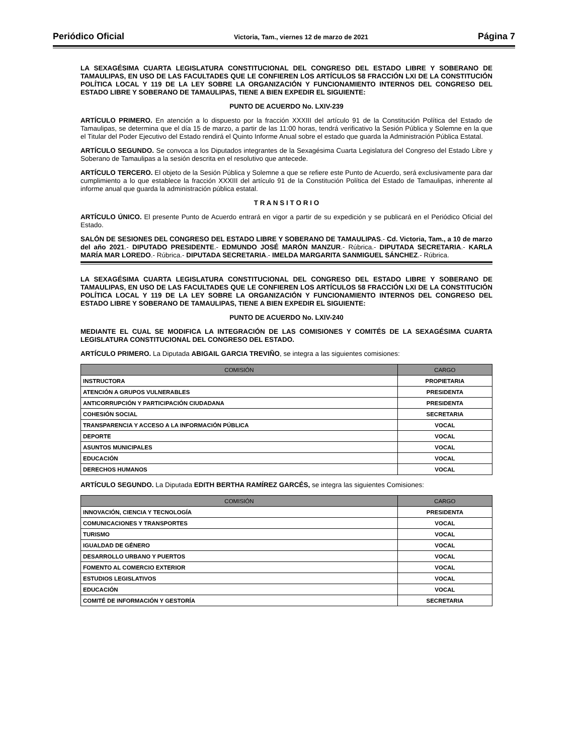Periódico Oficial Victoria, Tam., viernes 12 de marzo de 2021 Página 7
LA SEXAGÉSIMA CUARTA LEGISLATURA CONSTITUCIONAL DEL CONGRESO DEL ESTADO LIBRE Y SOBERANO DE TAMAULIPAS, EN USO DE LAS FACULTADES QUE LE CONFIEREN LOS ARTÍCULOS 58 FRACCIÓN LXI DE LA CONSTITUCIÓN POLÍTICA LOCAL Y 119 DE LA LEY SOBRE LA ORGANIZACIÓN Y FUNCIONAMIENTO INTERNOS DEL CONGRESO DEL ESTADO LIBRE Y SOBERANO DE TAMAULIPAS, TIENE A BIEN EXPEDIR EL SIGUIENTE:
PUNTO DE ACUERDO No. LXIV-239
ARTÍCULO PRIMERO. En atención a lo dispuesto por la fracción XXXIII del artículo 91 de la Constitución Política del Estado de Tamaulipas, se determina que el día 15 de marzo, a partir de las 11:00 horas, tendrá verificativo la Sesión Pública y Solemne en la que el Titular del Poder Ejecutivo del Estado rendirá el Quinto Informe Anual sobre el estado que guarda la Administración Pública Estatal.
ARTÍCULO SEGUNDO. Se convoca a los Diputados integrantes de la Sexagésima Cuarta Legislatura del Congreso del Estado Libre y Soberano de Tamaulipas a la sesión descrita en el resolutivo que antecede.
ARTÍCULO TERCERO. El objeto de la Sesión Pública y Solemne a que se refiere este Punto de Acuerdo, será exclusivamente para dar cumplimiento a lo que establece la fracción XXXIII del artículo 91 de la Constitución Política del Estado de Tamaulipas, inherente al informe anual que guarda la administración pública estatal.
T R A N S I T O R I O
ARTÍCULO ÚNICO. El presente Punto de Acuerdo entrará en vigor a partir de su expedición y se publicará en el Periódico Oficial del Estado.
SALÓN DE SESIONES DEL CONGRESO DEL ESTADO LIBRE Y SOBERANO DE TAMAULIPAS.- Cd. Victoria, Tam., a 10 de marzo del año 2021.- DIPUTADO PRESIDENTE.- EDMUNDO JOSÉ MARÓN MANZUR.- Rúbrica.- DIPUTADA SECRETARIA.- KARLA MARÍA MAR LOREDO.- Rúbrica.- DIPUTADA SECRETARIA.- IMELDA MARGARITA SANMIGUEL SÁNCHEZ.- Rúbrica.
LA SEXAGÉSIMA CUARTA LEGISLATURA CONSTITUCIONAL DEL CONGRESO DEL ESTADO LIBRE Y SOBERANO DE TAMAULIPAS, EN USO DE LAS FACULTADES QUE LE CONFIEREN LOS ARTÍCULOS 58 FRACCIÓN LXI DE LA CONSTITUCIÓN POLÍTICA LOCAL Y 119 DE LA LEY SOBRE LA ORGANIZACIÓN Y FUNCIONAMIENTO INTERNOS DEL CONGRESO DEL ESTADO LIBRE Y SOBERANO DE TAMAULIPAS, TIENE A BIEN EXPEDIR EL SIGUIENTE:
PUNTO DE ACUERDO No. LXIV-240
MEDIANTE EL CUAL SE MODIFICA LA INTEGRACIÓN DE LAS COMISIONES Y COMITÉS DE LA SEXAGÉSIMA CUARTA LEGISLATURA CONSTITUCIONAL DEL CONGRESO DEL ESTADO.
ARTÍCULO PRIMERO. La Diputada ABIGAIL GARCIA TREVIÑO, se integra a las siguientes comisiones:
| COMISIÓN | CARGO |
| --- | --- |
| INSTRUCTORA | PROPIETARIA |
| ATENCIÓN A GRUPOS VULNERABLES | PRESIDENTA |
| ANTICORRUPCIÓN Y PARTICIPACIÓN CIUDADANA | PRESIDENTA |
| COHESIÓN SOCIAL | SECRETARIA |
| TRANSPARENCIA Y ACCESO A LA INFORMACIÓN PÚBLICA | VOCAL |
| DEPORTE | VOCAL |
| ASUNTOS MUNICIPALES | VOCAL |
| EDUCACIÓN | VOCAL |
| DERECHOS HUMANOS | VOCAL |
ARTÍCULO SEGUNDO. La Diputada EDITH BERTHA RAMÍREZ GARCÉS, se integra las siguientes Comisiones:
| COMISIÓN | CARGO |
| --- | --- |
| INNOVACIÓN, CIENCIA Y TECNOLOGÍA | PRESIDENTA |
| COMUNICACIONES Y TRANSPORTES | VOCAL |
| TURISMO | VOCAL |
| IGUALDAD DE GÉNERO | VOCAL |
| DESARROLLO URBANO Y PUERTOS | VOCAL |
| FOMENTO AL COMERCIO EXTERIOR | VOCAL |
| ESTUDIOS LEGISLATIVOS | VOCAL |
| EDUCACIÓN | VOCAL |
| COMITÉ DE INFORMACIÓN Y GESTORÍA | SECRETARIA |